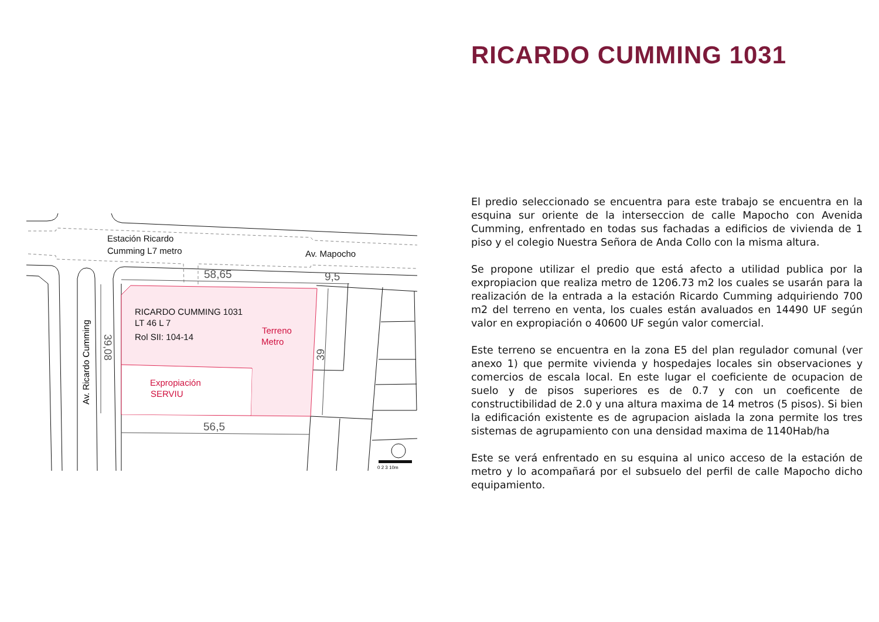Estación Ricardo
Cumming L7 metro
Av. Mapocho
RICARDO CUMMING 1031
LT 46 L 7
Rol SII: 104-14
Terreno
Metro
Expropiación
SERVIU
58,65
9,5
56,5
Av. Ricardo Cumming
39,08
39
0 2 3 10m
RICARDO CUMMING 1031
El predio seleccionado se encuentra para este trabajo se encuentra en la esquina sur oriente de la interseccion de calle Mapocho con Avenida Cumming, enfrentado en todas sus fachadas a edificios de vivienda de 1 piso y el colegio Nuestra Señora de Anda Collo con la misma altura.
Se propone utilizar el predio que está afecto a utilidad publica por la expropiacion que realiza metro de 1206.73 m2 los cuales se usarán para la realización de la entrada a la estación Ricardo Cumming adquiriendo 700 m2 del terreno en venta, los cuales están avaluados en 14490 UF según valor en expropiación o 40600 UF según valor comercial.
Este terreno se encuentra en la zona E5 del plan regulador comunal (ver anexo 1) que permite vivienda y hospedajes locales sin observaciones y comercios de escala local. En este lugar el coeficiente de ocupacion de suelo y de pisos superiores es de 0.7 y con un coeficente de constructibilidad de 2.0 y una altura maxima de 14 metros (5 pisos). Si bien la edificación existente es de agrupacion aislada la zona permite los tres sistemas de agrupamiento con una densidad maxima de 1140Hab/ha
Este se verá enfrentado en su esquina al unico acceso de la estación de metro y lo acompañará por el subsuelo del perfil de calle Mapocho dicho equipamiento.